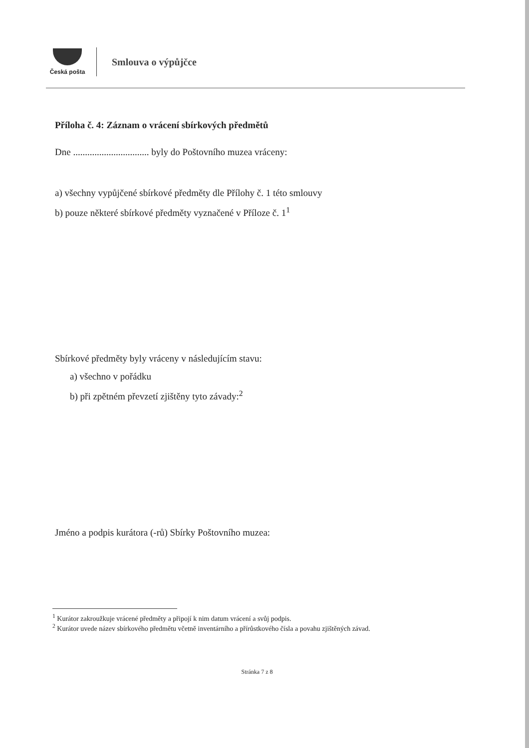Česká pošta
Smlouva o výpůjčce
Příloha č. 4: Záznam o vrácení sbírkových předmětů
Dne ................................ byly do Poštovního muzea vráceny:
a) všechny vypůjčené sbírkové předměty dle Přílohy č. 1 této smlouvy
b) pouze některé sbírkové předměty vyznačené v Příloze č. 1<sup>1</sup>
Sbírkové předměty byly vráceny v následujícím stavu:
a) všechno v pořádku
b) při zpětném převzetí zjištěny tyto závady:<sup>2</sup>
Jméno a podpis kurátora (-rů) Sbírky Poštovního muzea:
<sup>1</sup> Kurátor zakroužkuje vrácené předměty a připojí k nim datum vrácení a svůj podpis.
<sup>2</sup> Kurátor uvede název sbírkového předmětu včetně inventárního a přírůstkového čísla a povahu zjištěných závad.
Stránka 7 z 8